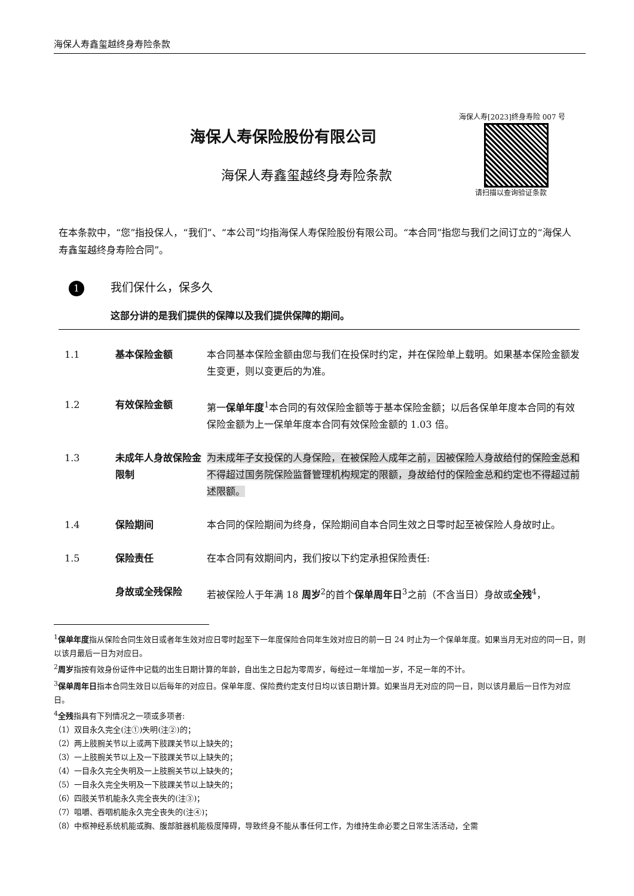海保人寿鑫玺越终身寿险条款
海保人寿[2023]终身寿险 007 号
请扫描以查询验证条款
海保人寿保险股份有限公司
海保人寿鑫玺越终身寿险条款
在本条款中，“您”指投保人，“我们”、“本公司”均指海保人寿保险股份有限公司。“本合同”指您与我们之间订立的“海保人寿鑫玺越终身寿险合同”。
1 我们保什么，保多久
这部分讲的是我们提供的保障以及我们提供保障的期间。
1.1 基本保险金额 本合同基本保险金额由您与我们在投保时约定，并在保险单上载明。如果基本保险金额发生变更，则以变更后的为准。
1.2 有效保险金额 第一保单年度<sup>1</sup>本合同的有效保险金额等于基本保险金额；以后各保单年度本合同的有效保险金额为上一保单年度本合同有效保险金额的 1.03 倍。
1.3 未成年人身故保险金限制
为未成年子女投保的人身保险，在被保险人成年之前，因被保险人身故给付的保险金总和不得超过国务院保险监督管理机构规定的限额，身故给付的保险金总和约定也不得超过前述限额。
1.4 保险期间 本合同的保险期间为终身，保险期间自本合同生效之日零时起至被保险人身故时止。
1.5 保险责任 在本合同有效期间内，我们按以下约定承担保险责任:
身故或全残保险 若被保险人于年满 18 周岁<sup>2</sup>的首个保单周年日<sup>3</sup>之前（不含当日）身故或全残<sup>4</sup>，
<sup>1</sup> 保单年度指从保险合同生效日或者年生效对应日零时起至下一年度保险合同年生效对应日的前一日 24 时止为一个保单年度。如果当月无对应的同一日，则以该月最后一日为对应日。
<sup>2</sup> 周岁指按有效身份证件中记载的出生日期计算的年龄，自出生之日起为零周岁，每经过一年增加一岁，不足一年的不计。
<sup>3</sup> 保单周年日指本合同生效日以后每年的对应日。保单年度、保险费约定支付日均以该日期计算。如果当月无对应的同一日，则以该月最后一日作为对应日。
<sup>4</sup> 全残指具有下列情况之一项或多项者:
（1）双目永久完全(注①)失明(注②)的；
（2）两上肢腕关节以上或两下肢踝关节以上缺失的；
（3）一上肢腕关节以上及一下肢踝关节以上缺失的；
（4）一目永久完全失明及一上肢腕关节以上缺失的；
（5）一目永久完全失明及一下肢踝关节以上缺失的；
（6）四肢关节机能永久完全丧失的(注③)；
（7）咀嚼、吞咽机能永久完全丧失的(注④)；
（8）中枢神经系统机能或胸、腹部脏器机能极度障碍，导致终身不能从事任何工作，为维持生命必要之日常生活活动，全需